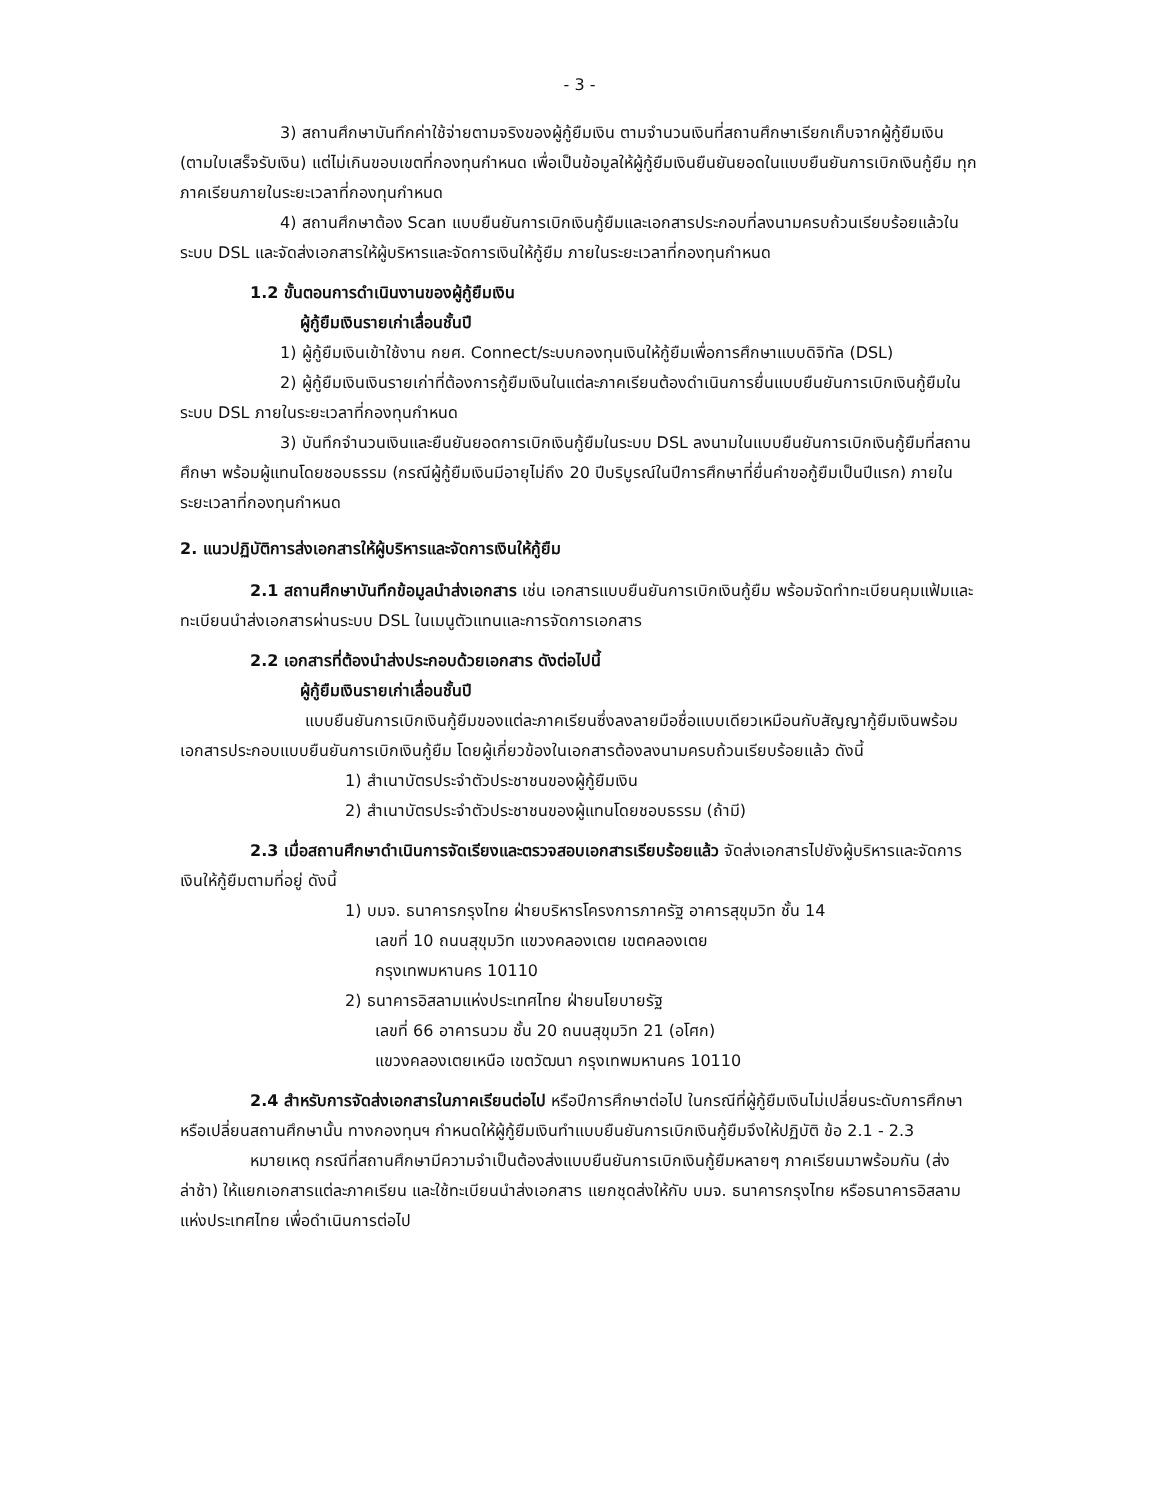- 3 -
3) สถานศึกษาบันทึกค่าใช้จ่ายตามจริงของผู้กู้ยืมเงิน ตามจำนวนเงินที่สถานศึกษาเรียกเก็บจากผู้กู้ยืมเงิน (ตามใบเสร็จรับเงิน) แต่ไม่เกินขอบเขตที่กองทุนกำหนด เพื่อเป็นข้อมูลให้ผู้กู้ยืมเงินยืนยันยอดในแบบยืนยันการเบิกเงินกู้ยืม ทุกภาคเรียนภายในระยะเวลาที่กองทุนกำหนด
4) สถานศึกษาต้อง Scan แบบยืนยันการเบิกเงินกู้ยืมและเอกสารประกอบที่ลงนามครบถ้วนเรียบร้อยแล้วในระบบ DSL และจัดส่งเอกสารให้ผู้บริหารและจัดการเงินให้กู้ยืม ภายในระยะเวลาที่กองทุนกำหนด
1.2 ขั้นตอนการดำเนินงานของผู้กู้ยืมเงิน
ผู้กู้ยืมเงินรายเก่าเลื่อนชั้นปี
1) ผู้กู้ยืมเงินเข้าใช้งาน กยศ. Connect/ระบบกองทุนเงินให้กู้ยืมเพื่อการศึกษาแบบดิจิทัล (DSL)
2) ผู้กู้ยืมเงินเงินรายเก่าที่ต้องการกู้ยืมเงินในแต่ละภาคเรียนต้องดำเนินการยื่นแบบยืนยันการเบิกเงินกู้ยืมในระบบ DSL ภายในระยะเวลาที่กองทุนกำหนด
3) บันทึกจำนวนเงินและยืนยันยอดการเบิกเงินกู้ยืมในระบบ DSL ลงนามในแบบยืนยันการเบิกเงินกู้ยืมที่สถานศึกษา พร้อมผู้แทนโดยชอบธรรม (กรณีผู้กู้ยืมเงินมีอายุไม่ถึง 20 ปีบริบูรณ์ในปีการศึกษาที่ยื่นคำขอกู้ยืมเป็นปีแรก) ภายในระยะเวลาที่กองทุนกำหนด
2. แนวปฏิบัติการส่งเอกสารให้ผู้บริหารและจัดการเงินให้กู้ยืม
2.1 สถานศึกษาบันทึกข้อมูลนำส่งเอกสาร เช่น เอกสารแบบยืนยันการเบิกเงินกู้ยืม พร้อมจัดทำทะเบียนคุมแฟ้มและทะเบียนนำส่งเอกสารผ่านระบบ DSL ในเมนูตัวแทนและการจัดการเอกสาร
2.2 เอกสารที่ต้องนำส่งประกอบด้วยเอกสาร ดังต่อไปนี้
ผู้กู้ยืมเงินรายเก่าเลื่อนชั้นปี
แบบยืนยันการเบิกเงินกู้ยืมของแต่ละภาคเรียนซึ่งลงลายมือชื่อแบบเดียวเหมือนกับสัญญากู้ยืมเงินพร้อมเอกสารประกอบแบบยืนยันการเบิกเงินกู้ยืม โดยผู้เกี่ยวข้องในเอกสารต้องลงนามครบถ้วนเรียบร้อยแล้ว ดังนี้
1) สำเนาบัตรประจำตัวประชาชนของผู้กู้ยืมเงิน
2) สำเนาบัตรประจำตัวประชาชนของผู้แทนโดยชอบธรรม (ถ้ามี)
2.3 เมื่อสถานศึกษาดำเนินการจัดเรียงและตรวจสอบเอกสารเรียบร้อยแล้ว จัดส่งเอกสารไปยังผู้บริหารและจัดการเงินให้กู้ยืมตามที่อยู่ ดังนี้
1) บมจ. ธนาคารกรุงไทย ฝ่ายบริหารโครงการภาครัฐ อาคารสุขุมวิท ชั้น 14
เลขที่ 10 ถนนสุขุมวิท แขวงคลองเตย เขตคลองเตย
กรุงเทพมหานคร 10110
2) ธนาคารอิสลามแห่งประเทศไทย ฝ่ายนโยบายรัฐ
เลขที่ 66 อาคารนวม ชั้น 20 ถนนสุขุมวิท 21 (อโศก)
แขวงคลองเตยเหนือ เขตวัฒนา กรุงเทพมหานคร 10110
2.4 สำหรับการจัดส่งเอกสารในภาคเรียนต่อไป หรือปีการศึกษาต่อไป ในกรณีที่ผู้กู้ยืมเงินไม่เปลี่ยนระดับการศึกษา หรือเปลี่ยนสถานศึกษานั้น ทางกองทุนฯ กำหนดให้ผู้กู้ยืมเงินทำแบบยืนยันการเบิกเงินกู้ยืมจึงให้ปฏิบัติ ข้อ 2.1 - 2.3
หมายเหตุ กรณีที่สถานศึกษามีความจำเป็นต้องส่งแบบยืนยันการเบิกเงินกู้ยืมหลายๆ ภาคเรียนมาพร้อมกัน (ส่งล่าช้า) ให้แยกเอกสารแต่ละภาคเรียน และใช้ทะเบียนนำส่งเอกสาร แยกชุดส่งให้กับ บมจ. ธนาคารกรุงไทย หรือธนาคารอิสลามแห่งประเทศไทย เพื่อดำเนินการต่อไป